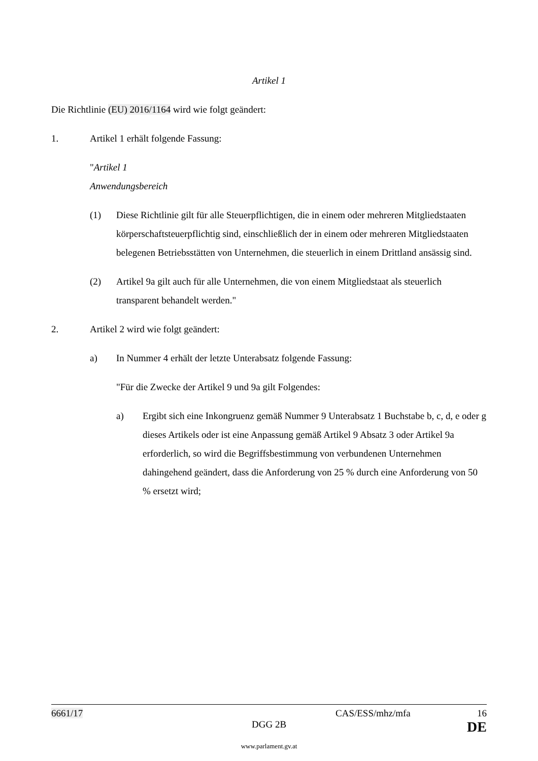Artikel 1
Die Richtlinie (EU) 2016/1164 wird wie folgt geändert:
1. Artikel 1 erhält folgende Fassung:
"Artikel 1
Anwendungsbereich
(1) Diese Richtlinie gilt für alle Steuerpflichtigen, die in einem oder mehreren Mitgliedstaaten körperschaftsteuerpflichtig sind, einschließlich der in einem oder mehreren Mitgliedstaaten belegenen Betriebsstätten von Unternehmen, die steuerlich in einem Drittland ansässig sind.
(2) Artikel 9a gilt auch für alle Unternehmen, die von einem Mitgliedstaat als steuerlich transparent behandelt werden."
2. Artikel 2 wird wie folgt geändert:
a) In Nummer 4 erhält der letzte Unterabsatz folgende Fassung:
"Für die Zwecke der Artikel 9 und 9a gilt Folgendes:
a) Ergibt sich eine Inkongruenz gemäß Nummer 9 Unterabsatz 1 Buchstabe b, c, d, e oder g dieses Artikels oder ist eine Anpassung gemäß Artikel 9 Absatz 3 oder Artikel 9a erforderlich, so wird die Begriffsbestimmung von verbundenen Unternehmen dahingehend geändert, dass die Anforderung von 25 % durch eine Anforderung von 50 % ersetzt wird;
6661/17 CAS/ESS/mhz/mfa 16
DGG 2B DE
www.parlament.gv.at